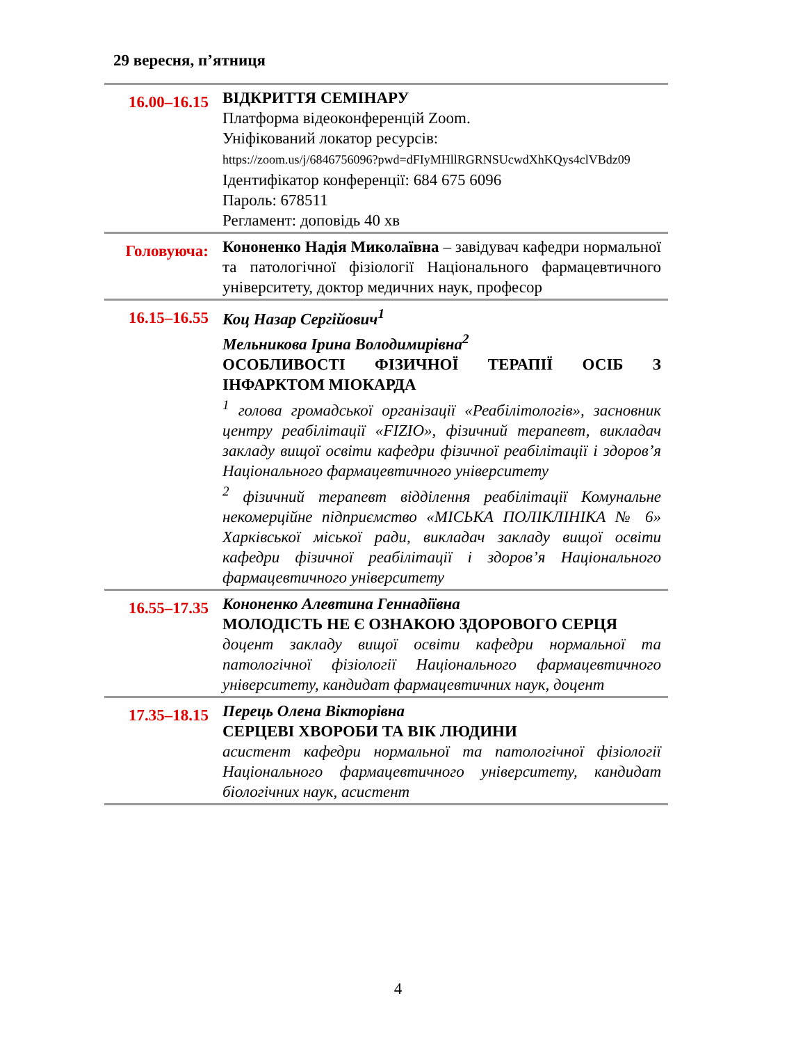29 вересня, п’ятниця
| 16.00–16.15 | ВІДКРИТТЯ СЕМІНАРУ Платформа відеоконференцій Zoom. Уніфікований локатор ресурсів: https://zoom.us/j/6846756096?pwd=dFIyMHllRGRNSUcwdXhKQys4clVBdz09 Ідентифікатор конференції: 684 675 6096 Пароль: 678511 Регламент: доповідь 40 хв |
| Головуюча: | Кононенко Надія Миколаївна – завідувач кафедри нормальної та патологічної фізіології Національного фармацевтичного університету, доктор медичних наук, професор |
| 16.15–16.55 | Коц Назар Сергійович<sup>1</sup> Мельникова Ірина Володимирівна<sup>2</sup> ОСОБЛИВОСТІ ФІЗИЧНОЇ ТЕРАПІЇ ОСІБ З ІНФАРКТОМ МІОКАРДА <sup>1</sup> голова громадської організації «Реабілітологів», засновник центру реабілітації «FIZIO», фізичний терапевт, викладач закладу вищої освіти кафедри фізичної реабілітації і здоров’я Національного фармацевтичного університету <sup>2</sup> фізичний терапевт відділення реабілітації Комунальне некомерційне підприємство «МІСЬКА ПОЛІКЛІНІКА № 6» Харківської міської ради, викладач закладу вищої освіти кафедри фізичної реабілітації і здоров’я Національного фармацевтичного університету |
| 16.55–17.35 | Кононенко Алевтина Геннадіївна МОЛОДІСТЬ НЕ Є ОЗНАКОЮ ЗДОРОВОГО СЕРЦЯ доцент закладу вищої освіти кафедри нормальної та патологічної фізіології Національного фармацевтичного університету, кандидат фармацевтичних наук, доцент |
| 17.35–18.15 | Перець Олена Вікторівна СЕРЦЕВІ ХВОРОБИ ТА ВІК ЛЮДИНИ асистент кафедри нормальної та патологічної фізіології Національного фармацевтичного університету, кандидат біологічних наук, асистент |
4